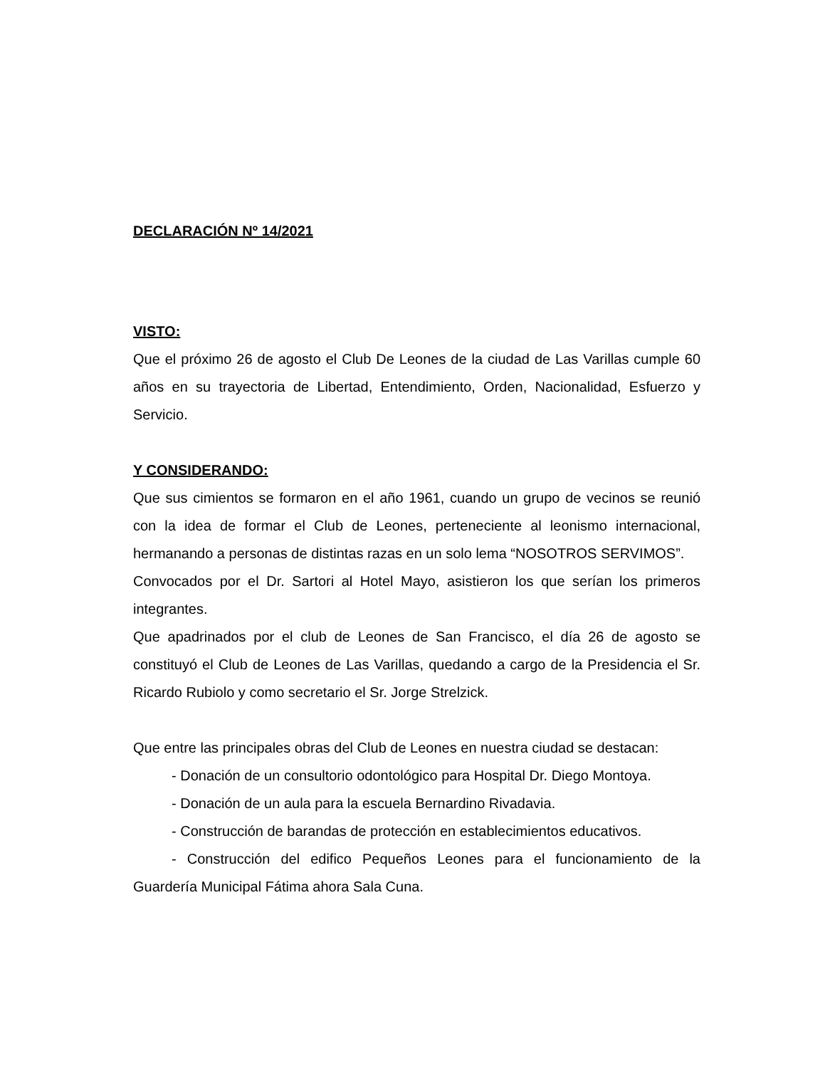DECLARACIÓN Nº 14/2021
VISTO:
Que el próximo 26 de agosto el Club De Leones de la ciudad de Las Varillas cumple 60 años en su trayectoria de Libertad, Entendimiento, Orden, Nacionalidad, Esfuerzo y Servicio.
Y CONSIDERANDO:
Que sus cimientos se formaron en el año 1961, cuando un grupo de vecinos se reunió con la idea de formar el Club de Leones, perteneciente al leonismo internacional, hermanando a personas de distintas razas en un solo lema “NOSOTROS SERVIMOS”.
Convocados por el Dr. Sartori al Hotel Mayo, asistieron los que serían los primeros integrantes.
Que apadrinados por el club de Leones de San Francisco, el día 26 de agosto se constituyó el Club de Leones de Las Varillas, quedando a cargo de la Presidencia el Sr. Ricardo Rubiolo y como secretario el Sr. Jorge Strelzick.
Que entre las principales obras del Club de Leones en nuestra ciudad se destacan:
- Donación de un consultorio odontológico para Hospital Dr. Diego Montoya.
- Donación de un aula para la escuela Bernardino Rivadavia.
- Construcción de barandas de protección en establecimientos educativos.
- Construcción del edifico Pequeños Leones para el funcionamiento de la Guardería Municipal Fátima ahora Sala Cuna.